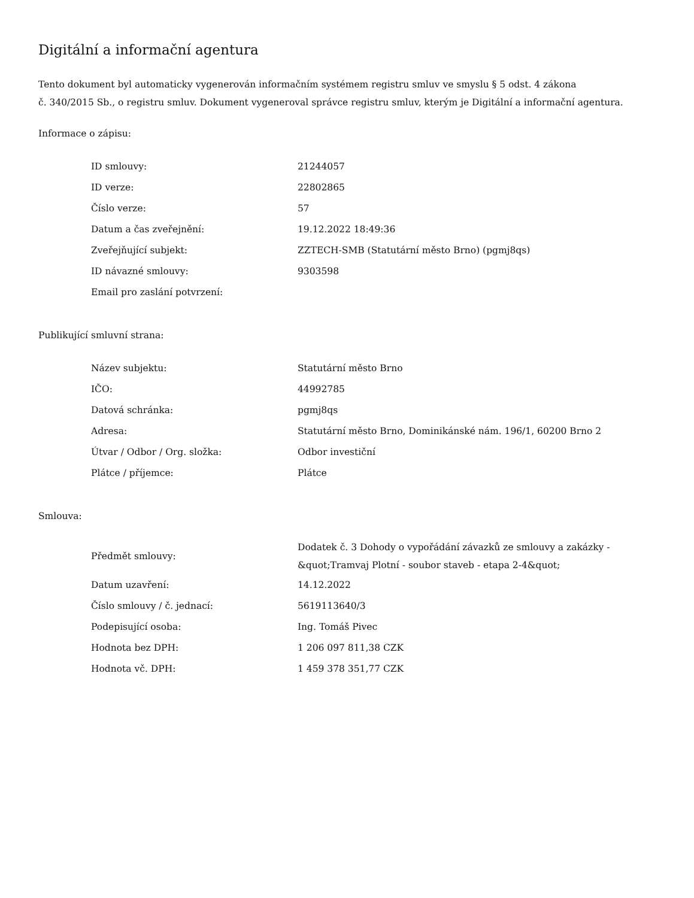Digitální a informační agentura
Tento dokument byl automaticky vygenerován informačním systémem registru smluv ve smyslu § 5 odst. 4 zákona
č. 340/2015 Sb., o registru smluv. Dokument vygeneroval správce registru smluv, kterým je Digitální a informační agentura.
Informace o zápisu:
| ID smlouvy: | 21244057 |
| ID verze: | 22802865 |
| Číslo verze: | 57 |
| Datum a čas zveřejnění: | 19.12.2022 18:49:36 |
| Zveřejňující subjekt: | ZZTECH-SMB (Statutární město Brno) (pgmj8qs) |
| ID návazné smlouvy: | 9303598 |
| Email pro zaslání potvrzení: | |
Publikující smluvní strana:
| Název subjektu: | Statutární město Brno |
| IČO: | 44992785 |
| Datová schránka: | pgmj8qs |
| Adresa: | Statutární město Brno, Dominikánské nám. 196/1, 60200 Brno 2 |
| Útvar / Odbor / Org. složka: | Odbor investiční |
| Plátce / příjemce: | Plátce |
Smlouva:
| Předmět smlouvy: | Dodatek č. 3 Dohody o vypořádání závazků ze smlouvy a zakázky - &quot;Tramvaj Plotní - soubor staveb - etapa 2-4&quot; |
| Datum uzavření: | 14.12.2022 |
| Číslo smlouvy / č. jednací: | 5619113640/3 |
| Podepisující osoba: | Ing. Tomáš Pivec |
| Hodnota bez DPH: | 1 206 097 811,38 CZK |
| Hodnota vč. DPH: | 1 459 378 351,77 CZK |